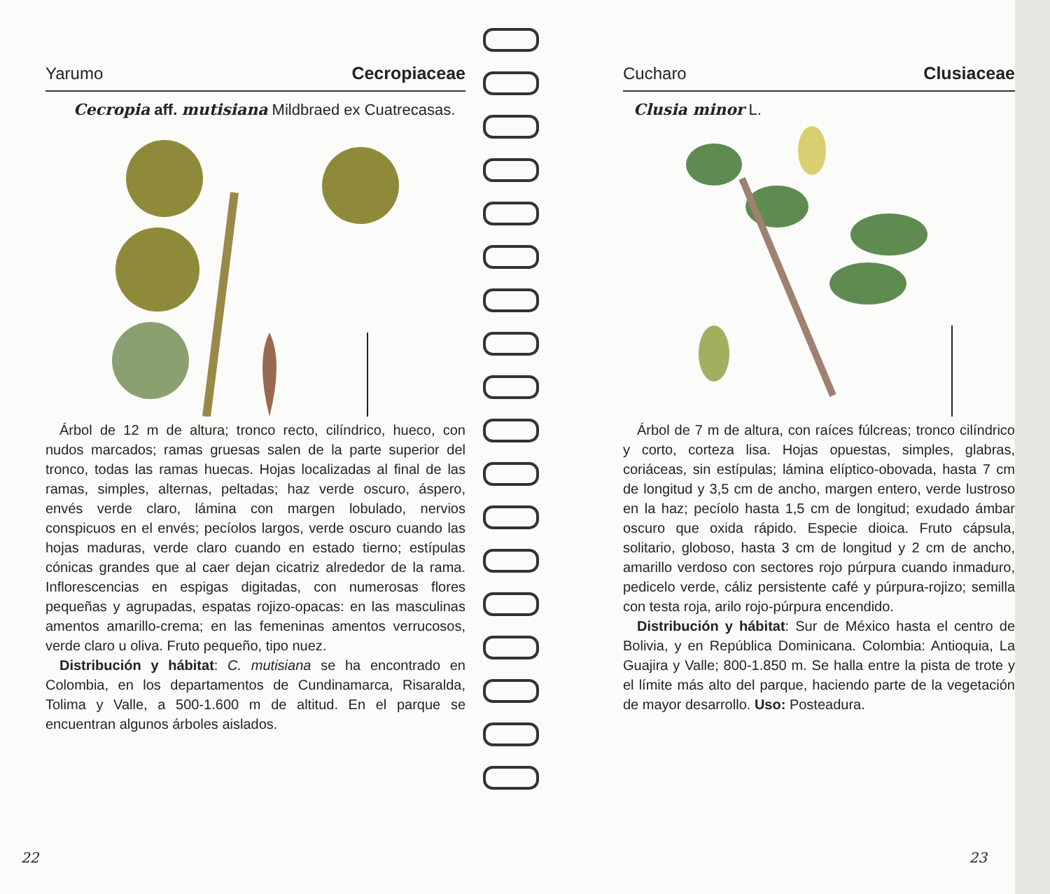Yarumo Cecropiaceae
Cecropia aff. mutisiana Mildbraed ex Cuatrecasas.
Árbol de 12 m de altura; tronco recto, cilíndrico, hueco, con nudos marcados; ramas gruesas salen de la parte superior del tronco, todas las ramas huecas. Hojas localizadas al final de las ramas, simples, alternas, peltadas; haz verde oscuro, áspero, envés verde claro, lámina con margen lobulado, nervios conspicuos en el envés; pecíolos largos, verde oscuro cuando las hojas maduras, verde claro cuando en estado tierno; estípulas cónicas grandes que al caer dejan cicatriz alrededor de la rama. Inflorescencias en espigas digitadas, con numerosas flores pequeñas y agrupadas, espatas rojizo-opacas: en las masculinas amentos amarillo-crema; en las femeninas amentos verrucosos, verde claro u oliva. Fruto pequeño, tipo nuez.
Distribución y hábitat: C. mutisiana se ha encontrado en Colombia, en los departamentos de Cundinamarca, Risaralda, Tolima y Valle, a 500-1.600 m de altitud. En el parque se encuentran algunos árboles aislados.
22
Cucharo Clusiaceae
Clusia minor L.
Árbol de 7 m de altura, con raíces fúlcreas; tronco cilíndrico y corto, corteza lisa. Hojas opuestas, simples, glabras, coriáceas, sin estípulas; lámina elíptico-obovada, hasta 7 cm de longitud y 3,5 cm de ancho, margen entero, verde lustroso en la haz; pecíolo hasta 1,5 cm de longitud; exudado ámbar oscuro que oxida rápido. Especie dioica. Fruto cápsula, solitario, globoso, hasta 3 cm de longitud y 2 cm de ancho, amarillo verdoso con sectores rojo púrpura cuando inmaduro, pedicelo verde, cáliz persistente café y púrpura-rojizo; semilla con testa roja, arilo rojo-púrpura encendido.
Distribución y hábitat: Sur de México hasta el centro de Bolivia, y en República Dominicana. Colombia: Antioquia, La Guajira y Valle; 800-1.850 m. Se halla entre la pista de trote y el límite más alto del parque, haciendo parte de la vegetación de mayor desarrollo. Uso: Posteadura.
23